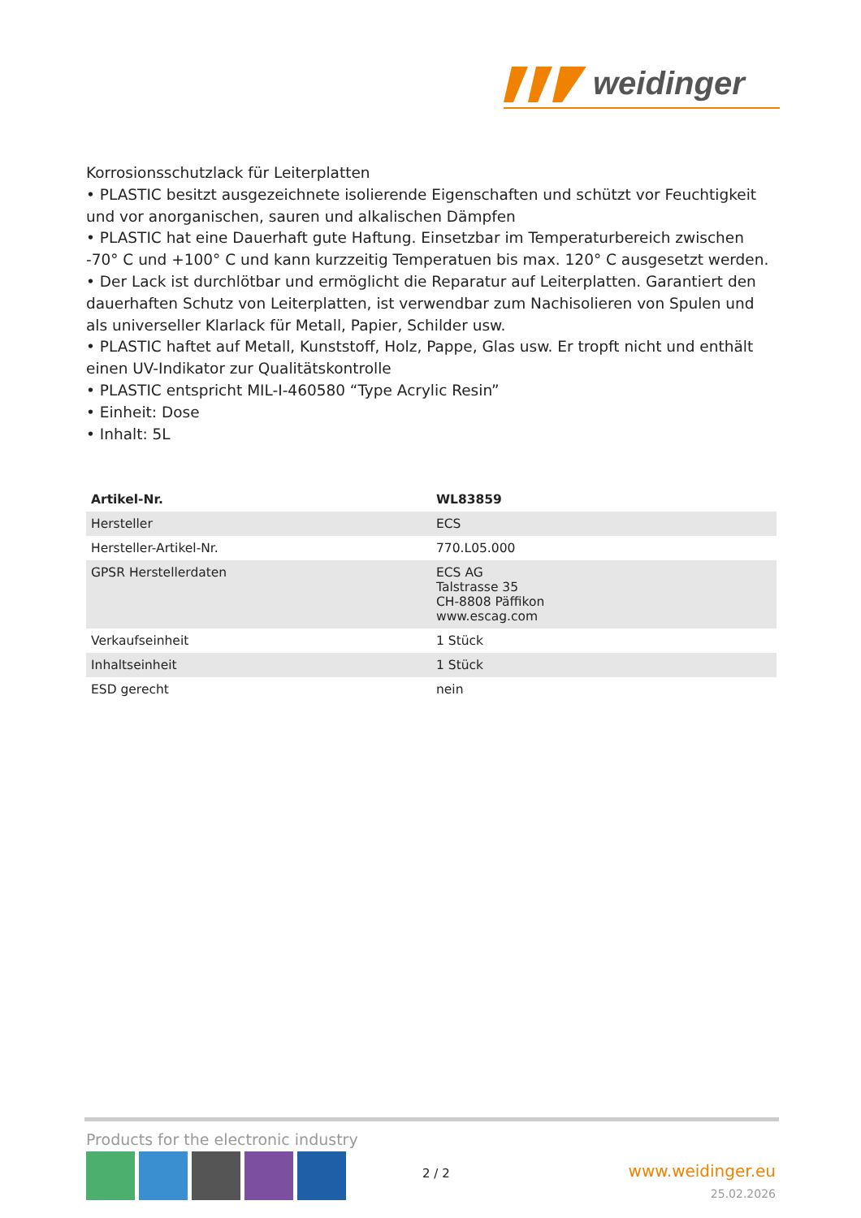weidinger
Korrosionsschutzlack für Leiterplatten
• PLASTIC besitzt ausgezeichnete isolierende Eigenschaften und schützt vor Feuchtigkeit und vor anorganischen, sauren und alkalischen Dämpfen
• PLASTIC hat eine Dauerhaft gute Haftung. Einsetzbar im Temperaturbereich zwischen -70° C und +100° C und kann kurzzeitig Temperatuen bis max. 120° C ausgesetzt werden.
• Der Lack ist durchlötbar und ermöglicht die Reparatur auf Leiterplatten. Garantiert den dauerhaften Schutz von Leiterplatten, ist verwendbar zum Nachisolieren von Spulen und als universeller Klarlack für Metall, Papier, Schilder usw.
• PLASTIC haftet auf Metall, Kunststoff, Holz, Pappe, Glas usw. Er tropft nicht und enthält einen UV-Indikator zur Qualitätskontrolle
• PLASTIC entspricht MIL-I-460580 “Type Acrylic Resin”
• Einheit: Dose
• Inhalt: 5L
| Artikel-Nr. | WL83859 |
| --- | --- |
| Hersteller | ECS |
| Hersteller-Artikel-Nr. | 770.L05.000 |
| GPSR Herstellerdaten | ECS AG Talstrasse 35 CH-8808 Päffikon www.escag.com |
| Verkaufseinheit | 1 Stück |
| Inhaltseinheit | 1 Stück |
| ESD gerecht | nein |
Products for the electronic industry
2 / 2 www.weidinger.eu
25.02.2026